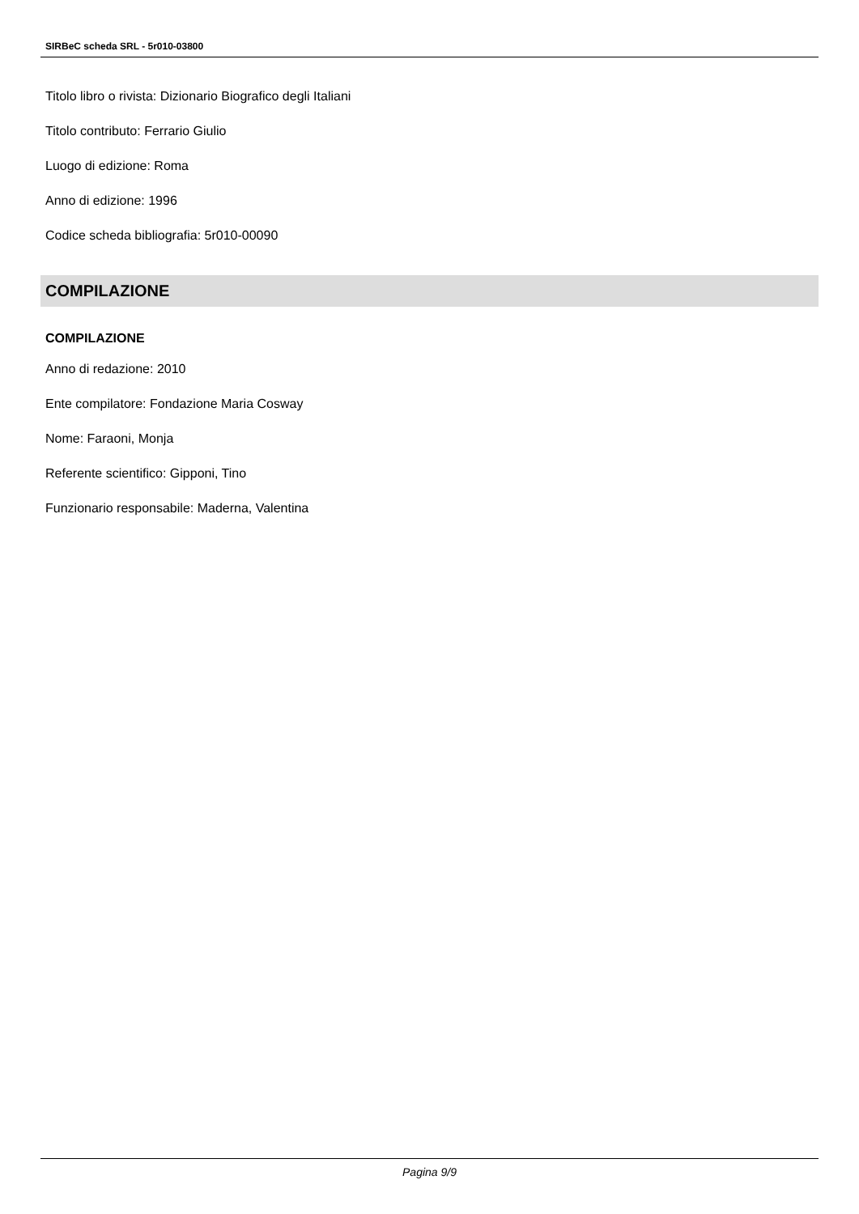SIRBeC scheda SRL - 5r010-03800
Titolo libro o rivista: Dizionario Biografico degli Italiani
Titolo contributo: Ferrario Giulio
Luogo di edizione: Roma
Anno di edizione: 1996
Codice scheda bibliografia: 5r010-00090
COMPILAZIONE
COMPILAZIONE
Anno di redazione: 2010
Ente compilatore: Fondazione Maria Cosway
Nome: Faraoni, Monja
Referente scientifico: Gipponi, Tino
Funzionario responsabile: Maderna, Valentina
Pagina 9/9